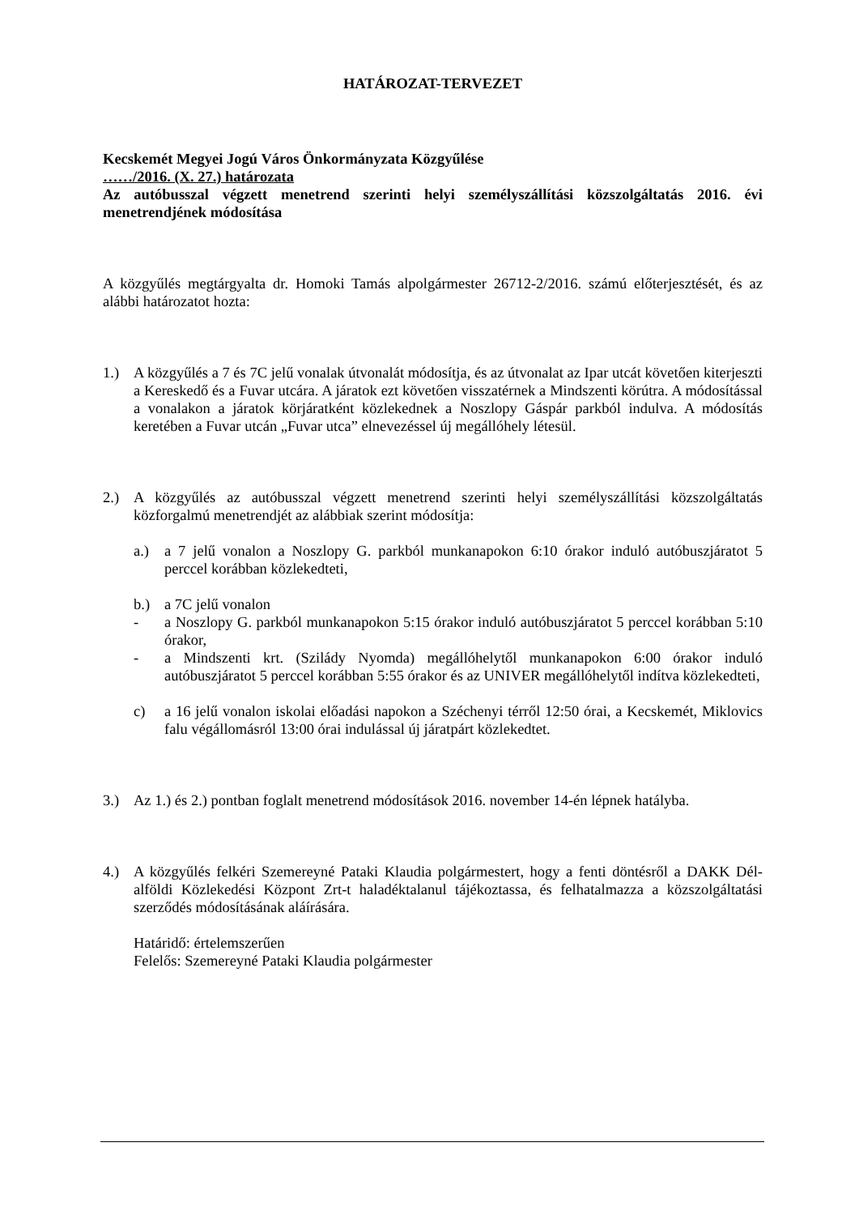HATÁROZAT-TERVEZET
Kecskemét Megyei Jogú Város Önkormányzata Közgyűlése
……/2016. (X. 27.) határozata
Az autóbusszal végzett menetrend szerinti helyi személyszállítási közszolgáltatás 2016. évi menetrendjének módosítása
A közgyűlés megtárgyalta dr. Homoki Tamás alpolgármester 26712-2/2016. számú előterjesztését, és az alábbi határozatot hozta:
1.) A közgyűlés a 7 és 7C jelű vonalak útvonalát módosítja, és az útvonalat az Ipar utcát követően kiterjeszti a Kereskedő és a Fuvar utcára. A járatok ezt követően visszatérnek a Mindszenti körútra. A módosítással a vonalakon a járatok körjáratként közlekednek a Noszlopy Gáspár parkból indulva. A módosítás keretében a Fuvar utcán „Fuvar utca” elnevezéssel új megállóhely létesül.
2.) A közgyűlés az autóbusszal végzett menetrend szerinti helyi személyszállítási közszolgáltatás közforgalmú menetrendjét az alábbiak szerint módosítja:
a.) a 7 jelű vonalon a Noszlopy G. parkból munkanapokon 6:10 órakor induló autóbuszjáratot 5 perccel korábban közlekedteti,
b.) a 7C jelű vonalon
- a Noszlopy G. parkból munkanapokon 5:15 órakor induló autóbuszjáratot 5 perccel korábban 5:10 órakor,
- a Mindszenti krt. (Szilády Nyomda) megállóhelytől munkanapokon 6:00 órakor induló autóbuszjáratot 5 perccel korábban 5:55 órakor és az UNIVER megállóhelytől indítva közlekedteti,
c) a 16 jelű vonalon iskolai előadási napokon a Széchenyi térről 12:50 órai, a Kecskemét, Miklovics falu végállomásról 13:00 órai indulással új járatpárt közlekedtet.
3.) Az 1.) és 2.) pontban foglalt menetrend módosítások 2016. november 14-én lépnek hatályba.
4.) A közgyűlés felkéri Szemereyné Pataki Klaudia polgármestert, hogy a fenti döntésről a DAKK Dél-alföldi Közlekedési Központ Zrt-t haladéktalanul tájékoztassa, és felhatalmazza a közszolgáltatási szerződés módosításának aláírására.
Határidő: értelemszerűen
Felelős: Szemereyné Pataki Klaudia polgármester